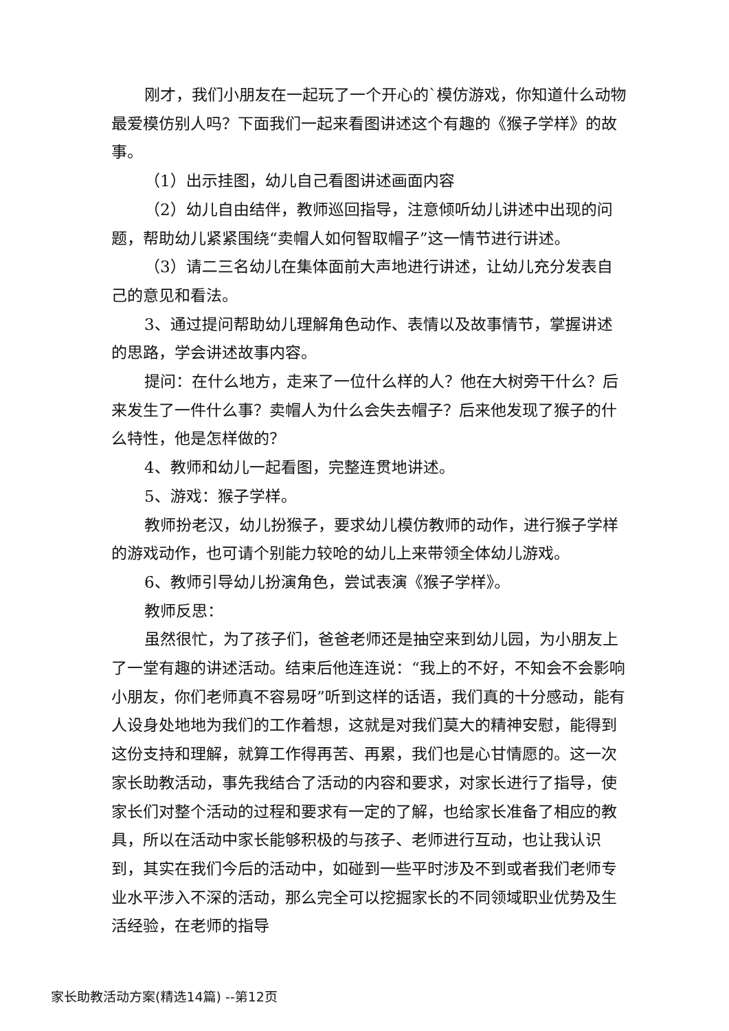刚才，我们小朋友在一起玩了一个开心的`模仿游戏，你知道什么动物最爱模仿别人吗？下面我们一起来看图讲述这个有趣的《猴子学样》的故事。
（1）出示挂图，幼儿自己看图讲述画面内容
（2）幼儿自由结伴，教师巡回指导，注意倾听幼儿讲述中出现的问题，帮助幼儿紧紧围绕“卖帽人如何智取帽子”这一情节进行讲述。
（3）请二三名幼儿在集体面前大声地进行讲述，让幼儿充分发表自己的意见和看法。
3、通过提问帮助幼儿理解角色动作、表情以及故事情节，掌握讲述的思路，学会讲述故事内容。
提问：在什么地方，走来了一位什么样的人？他在大树旁干什么？后来发生了一件什么事？卖帽人为什么会失去帽子？后来他发现了猴子的什么特性，他是怎样做的？
4、教师和幼儿一起看图，完整连贯地讲述。
5、游戏：猴子学样。
教师扮老汉，幼儿扮猴子，要求幼儿模仿教师的动作，进行猴子学样的游戏动作，也可请个别能力较呛的幼儿上来带领全体幼儿游戏。
6、教师引导幼儿扮演角色，尝试表演《猴子学样》。
教师反思：
虽然很忙，为了孩子们，爸爸老师还是抽空来到幼儿园，为小朋友上了一堂有趣的讲述活动。结束后他连连说：“我上的不好，不知会不会影响小朋友，你们老师真不容易呀”听到这样的话语，我们真的十分感动，能有人设身处地地为我们的工作着想，这就是对我们莫大的精神安慰，能得到这份支持和理解，就算工作得再苦、再累，我们也是心甘情愿的。这一次家长助教活动，事先我结合了活动的内容和要求，对家长进行了指导，使家长们对整个活动的过程和要求有一定的了解，也给家长准备了相应的教具，所以在活动中家长能够积极的与孩子、老师进行互动，也让我认识到，其实在我们今后的活动中，如碰到一些平时涉及不到或者我们老师专业水平涉入不深的活动，那么完全可以挖掘家长的不同领域职业优势及生活经验，在老师的指导
家长助教活动方案(精选14篇) --第12页